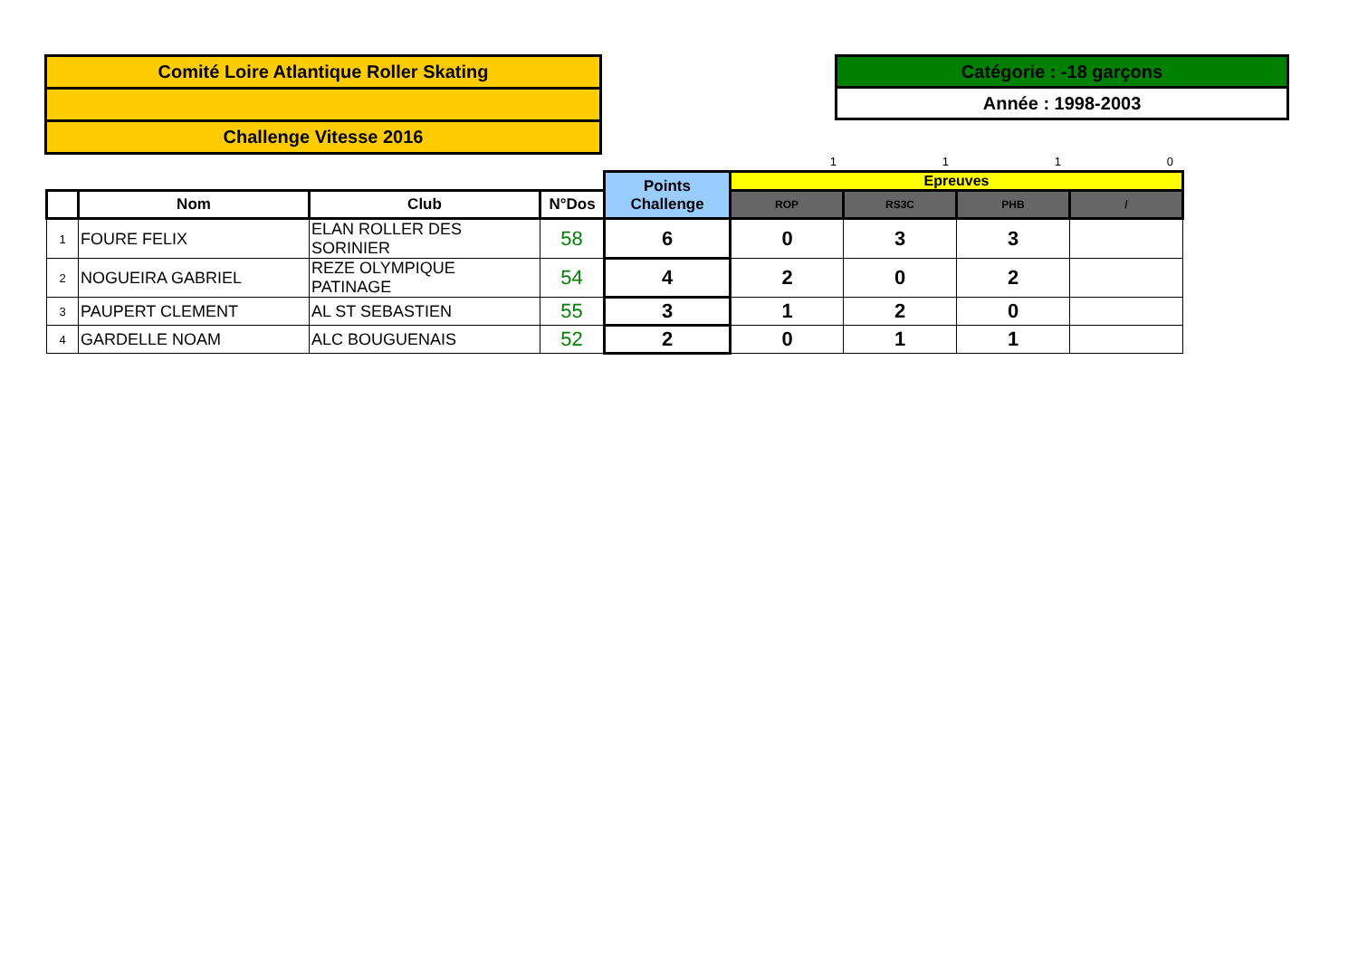Comité Loire Atlantique Roller Skating
Challenge Vitesse 2016
Catégorie : -18 garçons
Année : 1998-2003
1110
| | | | | Points Challenge | Epreuves | | | |
| | Nom | Club | N°Dos | | ROP | RS3C | PHB | / |
| 1 | FOURE FELIX | ELAN ROLLER DES SORINIER | 58 | 6 | 0 | 3 | 3 | |
| 2 | NOGUEIRA GABRIEL | REZE OLYMPIQUE PATINAGE | 54 | 4 | 2 | 0 | 2 | |
| 3 | PAUPERT CLEMENT | AL ST SEBASTIEN | 55 | 3 | 1 | 2 | 0 | |
| 4 | GARDELLE NOAM | ALC BOUGUENAIS | 52 | 2 | 0 | 1 | 1 | |